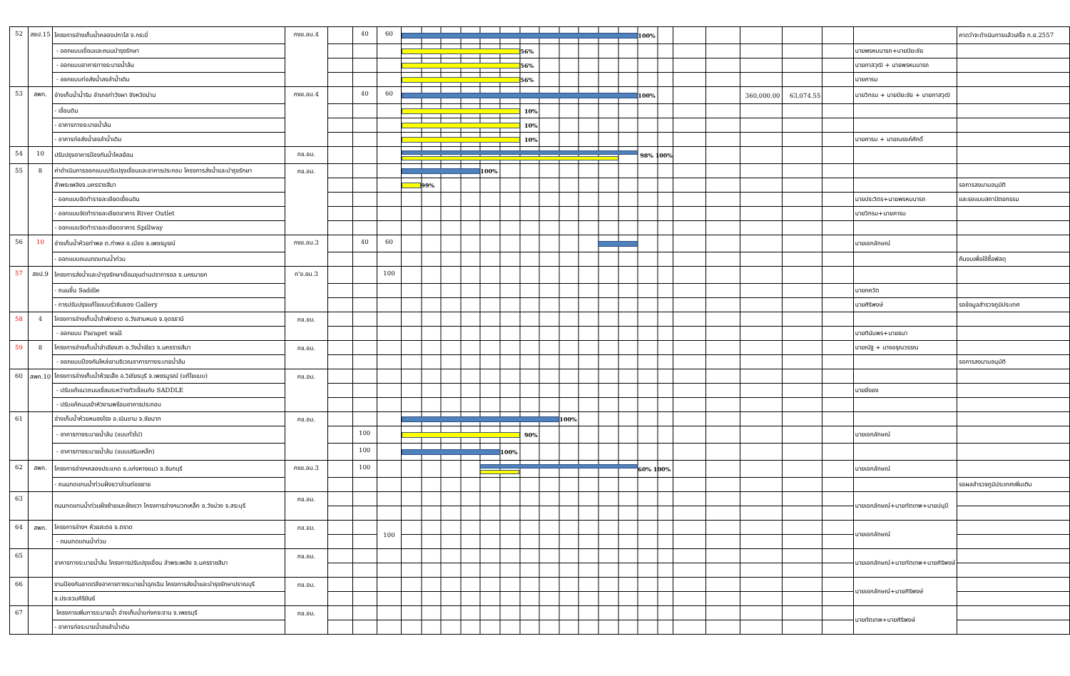| 52 | สชป.15 | โครงการอ่างเก็บน้ำคลองปกาไส จ.กระบี่ | กงข.อบ.4 | | 40 | 60 | 100% | | | | | | | คาดว่าจะดำเนินการแล้วเสร็จ ก.ย.2557 |
| | | - ออกแบบเขื่อนและถนนบำรุงรักษา | | | | | 56% | | | | | | นายพรหมนารถ+นายปิยะชัย | |
| | | - ออกแบบอาคารทางระบายน้ำล้น | | | | | 56% | | | | | | นายภาสวุฒิ + นายพรหมนารถ | |
| | | - ออกแบบท่อส่งน้ำลงลำน้ำเดิม | | | | | 56% | | | | | | นายคารม | |
| 53 | สพก. | อ่างเก็บน้ำน้ำริม อำเภอท่าวังผา จังหวัดน่าน | กงข.อบ.4 | | 40 | 60 | 100% | | | 360,000.00 | 63,074.55 | | นายวิกรม + นายปิยะชัย + นายภาสวุฒิ | |
| | | - เขื่อนดิน | | | | | 10% | | | | | | | |
| | | - อาคารทางระบายน้ำล้น | | | | | 10% | | | | | | | |
| | | - อาคารท่อส่งน้ำลงลำน้ำเดิม | | | | | 10% | | | | | | นายคารม + นายณรงค์ศักดิ์ | |
| 54 | 10 | ปรับปรุงอาคารป้องกันน้ำไหลย้อน | กข.อบ. | | | | 98% 100% | | | | | | | |
| 55 | 8 | ค่าดำเนินการออกแบบปรับปรุงเขื่อนและอาคารประกอบ โครงการส่งน้ำและบำรุงรักษา | กข.อบ. | | | | 100% | | | | | | | |
| | | ลำพระเพลิงจ.นครราชสีมา | | | | | 99% | | | | | | | รอการลงนามอนุมัติ |
| | | - ออกแบบจัดทำรายละเอียดเขื่อนดิน | | | | | | | | | | | นายประวิตร+นายพรหมนารถ | และรอแบบสถาปัตยกรรม |
| | | - ออกแบบจัดทำรายละเอียดอาคาร River Outlet | | | | | | | | | | | นายวิกรม+นายคารม | |
| | | - ออกแบบจัดทำรายละเอียดอาคาร Spillway | | | | | | | | | | | | |
| 56 | 10 | อ่างเก็บน้ำห้วยท่าพล ต.ท่าพล อ.เมือง จ.เพชรบูรณ์ | กงข.อบ.3 | | 40 | 60 | | | | | | | นายเอกลักษณ์ | |
| | | - ออกแบบถนนทดแทนน้ำท่วม | | | | | | | | | | | | คืนงบเพื่อใช้ซื้อพัสดุ |
| 57 | สชป.9 | โครงการส่งน้ำและบำรุงรักษาเขื่อนขุนด่านปราการชล จ.นครนายก | ก'ข.อบ.3 | | | 100 | | | | | | | | |
| | | - ถนนขึ้น Saddle | | | | | | | | | | | นายภควัต | |
| | | - การปรับปรุงแก้ไขแบบรั่วซึมของ Gallery | | | | | | | | | | | นายศิริพงษ์ | รอข้อมูลสำรวจภูมิประเทศ |
| 58 | 4 | โครงการอ่างเก็บน้ำลำพัดชาด อ.วังสามหมอ จ.อุดรธานี | กข.อบ. | | | | | | | | | | | |
| | | - ออกแบบ Parapet wall | | | | | | | | | | | นายทินัมพร+นายธนา | |
| 59 | 8 | โครงการอ่างเก็บน้ำลำเชียงสา อ.วังน้ำเขียว จ.นครราชสีมา | กข.อบ. | | | | | | | | | | นายณัฐ + นางอรุณวรรณ | |
| | | - ออกแบบป้องกันไหล่เขาบริเวณอาคารทางระบายน้ำล้น | | | | | | | | | | | | รอการลงนามอนุมัติ |
| 60 | สพก.10 | โครงการอ่างเก็บน้ำห้วยเล็ง อ.วิเชียรบุรี จ.เพชรบูรณ์ (แก้ไขแบบ) | กข.อบ. | | | | | | | | | | | |
| | | - ปรับแก้แนวถนนเชื่อมระหว่างตัวเขื่อนกับ SADDLE | | | | | | | | | | | นายยิ่งยง | |
| | | - ปรับแก้ถนนเข้าหัวงานพร้อมอาคารประกอบ | | | | | | | | | | | | |
| 61 | | อ่างเก็บน้ำห้วยหนองโรง อ.เนินขาม จ.ชัยนาท | กข.อบ. | | | | 100% | | | | | | | |
| | | - อาคารทางระบายน้ำล้น (แบบทั่วไป) | | | 100 | | 90% | | | | | | นายเอกลักษณ์ | |
| | | - อาคารทางระบายน้ำล้น (แบบเสริมเหล็ก) | | | 100 | | 100% | | | | | | | |
| 62 | สพก. | โครงการอ่างฯคลองประแกด อ.แก่งหางแมว จ.จันทบุรี | กงข.อบ.3 | | 100 | | 60% 100% | | | | | | นายเอกลักษณ์ | |
| | | - ถนนทดแทนน้ำท่วมฝั่งขวาส่วนต่อขยาย | | | | | | | | | | | | รอผลสำรวจภูมิประเทศเพิ่มเติม |
| 63 | | ถนนทดแทนน้ำท่วมฝั่งซ้ายและฝั่งขวา โครงการอ่างฯมวกเหล็ก อ.วังม่วง จ.สระบุรี | กข.อบ. | | | | | | | | | | นายเอกลักษณ์+นายทัตเทพ+นายปนุปี | |
| 64 | สพก. | โครงการอ่างฯ ห้วยสะตอ จ.ตราด | กข.อบ. | | | 100 | | | | | | | นายเอกลักษณ์ | |
| | | - ถนนทดแทนน้ำท่วม | | | | | | | | | | | | |
| 65 | | อาคารทางระบายน้ำล้น โครงการปรับปรุงเขื่อน ลำพระเพลิง จ.นครราชสีมา | กข.อบ. | | | | | | | | | | นายเอกลักษณ์+นายทัตเทพ+นายศิริพงษ์ | |
| 66 | | งานป้องกันลาดตลิ่งอาคารทางระบายน้ำฉุกเฉิน โครงการส่งน้ำและบำรุงรักษาปราณบุรี | กข.อบ. | | | | | | | | | | นายเอกลักษณ์+นายศิริพงษ์ | |
| | | จ.ประจวบคีรีขันธ์ | | | | | | | | | | | | |
| 67 | | โครงการเพิ่มการระบายน้ำ อ่างเก็บน้ำแก่งกระจาน จ.เพชรบุรี | กข.อบ. | | | | | | | | | | นายทัตเทพ+นายศิริพงษ์ | |
| | | - อาคารท่อระบายน้ำลงลำน้ำเดิม | | | | | | | | | | | | |